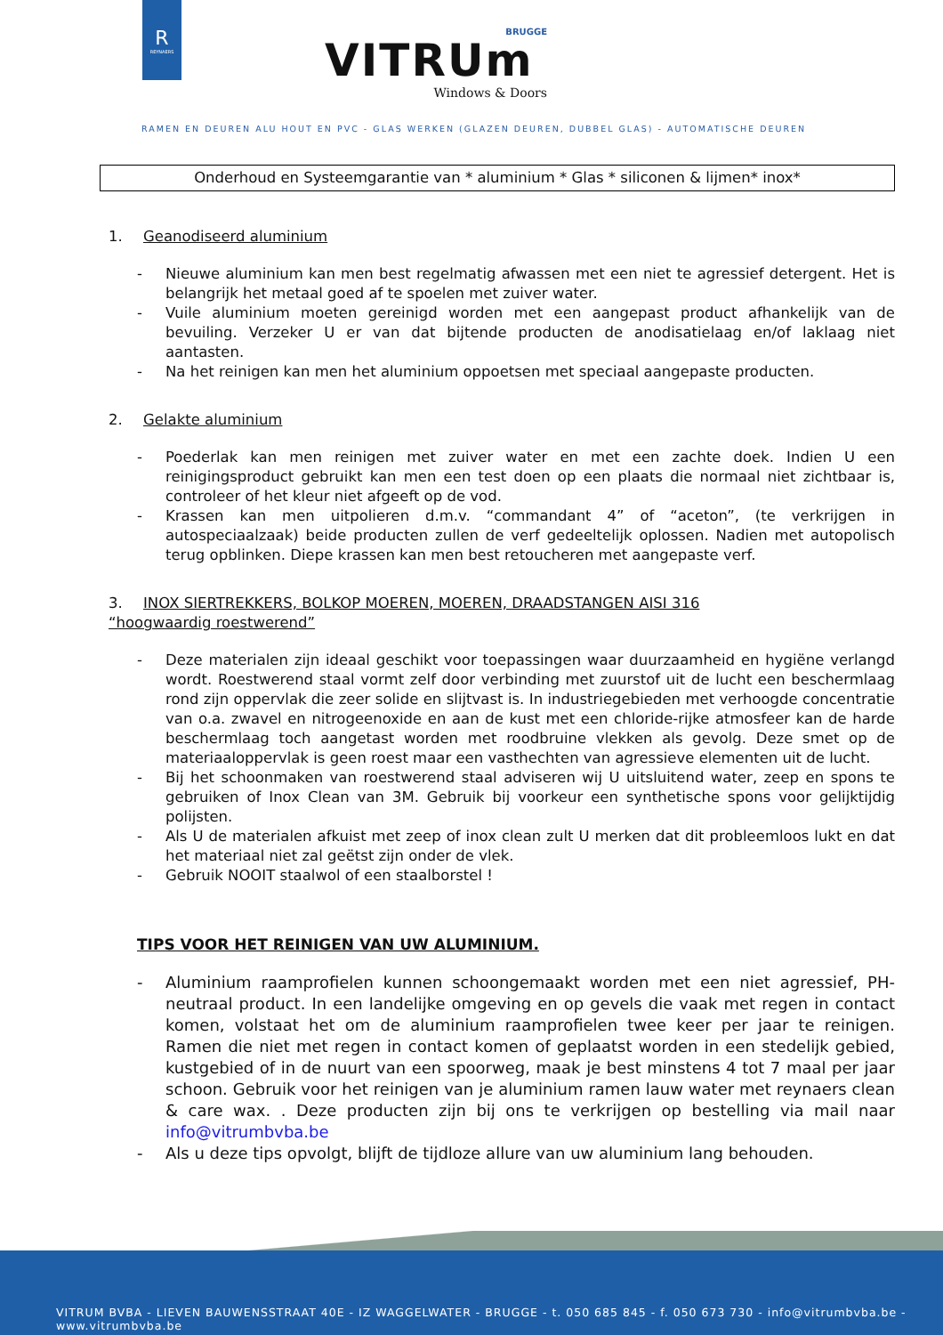R
REYNAERS
BRUGGE
VITRUm
Windows & Doors
RAMEN EN DEUREN ALU HOUT EN PVC - GLAS WERKEN (GLAZEN DEUREN, DUBBEL GLAS) - AUTOMATISCHE DEUREN
Onderhoud en Systeemgarantie van * aluminium * Glas * siliconen & lijmen* inox*
1. Geanodiseerd aluminium
- Nieuwe aluminium kan men best regelmatig afwassen met een niet te agressief detergent. Het is belangrijk het metaal goed af te spoelen met zuiver water.
- Vuile aluminium moeten gereinigd worden met een aangepast product afhankelijk van de bevuiling. Verzeker U er van dat bijtende producten de anodisatielaag en/of laklaag niet aantasten.
- Na het reinigen kan men het aluminium oppoetsen met speciaal aangepaste producten.
2. Gelakte aluminium
- Poederlak kan men reinigen met zuiver water en met een zachte doek. Indien U een reinigingsproduct gebruikt kan men een test doen op een plaats die normaal niet zichtbaar is, controleer of het kleur niet afgeeft op de vod.
- Krassen kan men uitpolieren d.m.v. “commandant 4” of “aceton”, (te verkrijgen in autospeciaalzaak) beide producten zullen de verf gedeeltelijk oplossen. Nadien met autopolisch terug opblinken. Diepe krassen kan men best retoucheren met aangepaste verf.
3. INOX SIERTREKKERS, BOLKOP MOEREN, MOEREN, DRAADSTANGEN AISI 316
“hoogwaardig roestwerend”
- Deze materialen zijn ideaal geschikt voor toepassingen waar duurzaamheid en hygiëne verlangd wordt. Roestwerend staal vormt zelf door verbinding met zuurstof uit de lucht een beschermlaag rond zijn oppervlak die zeer solide en slijtvast is. In industriegebieden met verhoogde concentratie van o.a. zwavel en nitrogeenoxide en aan de kust met een chloride-rijke atmosfeer kan de harde beschermlaag toch aangetast worden met roodbruine vlekken als gevolg. Deze smet op de materiaaloppervlak is geen roest maar een vasthechten van agressieve elementen uit de lucht.
- Bij het schoonmaken van roestwerend staal adviseren wij U uitsluitend water, zeep en spons te gebruiken of Inox Clean van 3M. Gebruik bij voorkeur een synthetische spons voor gelijktijdig polijsten.
- Als U de materialen afkuist met zeep of inox clean zult U merken dat dit probleemloos lukt en dat het materiaal niet zal geëtst zijn onder de vlek.
- Gebruik NOOIT staalwol of een staalborstel !
TIPS VOOR HET REINIGEN VAN UW ALUMINIUM.
- Aluminium raamprofielen kunnen schoongemaakt worden met een niet agressief, PH-neutraal product. In een landelijke omgeving en op gevels die vaak met regen in contact komen, volstaat het om de aluminium raamprofielen twee keer per jaar te reinigen. Ramen die niet met regen in contact komen of geplaatst worden in een stedelijk gebied, kustgebied of in de nuurt van een spoorweg, maak je best minstens 4 tot 7 maal per jaar schoon. Gebruik voor het reinigen van je aluminium ramen lauw water met reynaers clean & care wax. . Deze producten zijn bij ons te verkrijgen op bestelling via mail naar info@vitrumbvba.be
- Als u deze tips opvolgt, blijft de tijdloze allure van uw aluminium lang behouden.
VITRUM BVBA - LIEVEN BAUWENSSTRAAT 40E - IZ WAGGELWATER - BRUGGE - t. 050 685 845 - f. 050 673 730 - info@vitrumbvba.be - www.vitrumbvba.be